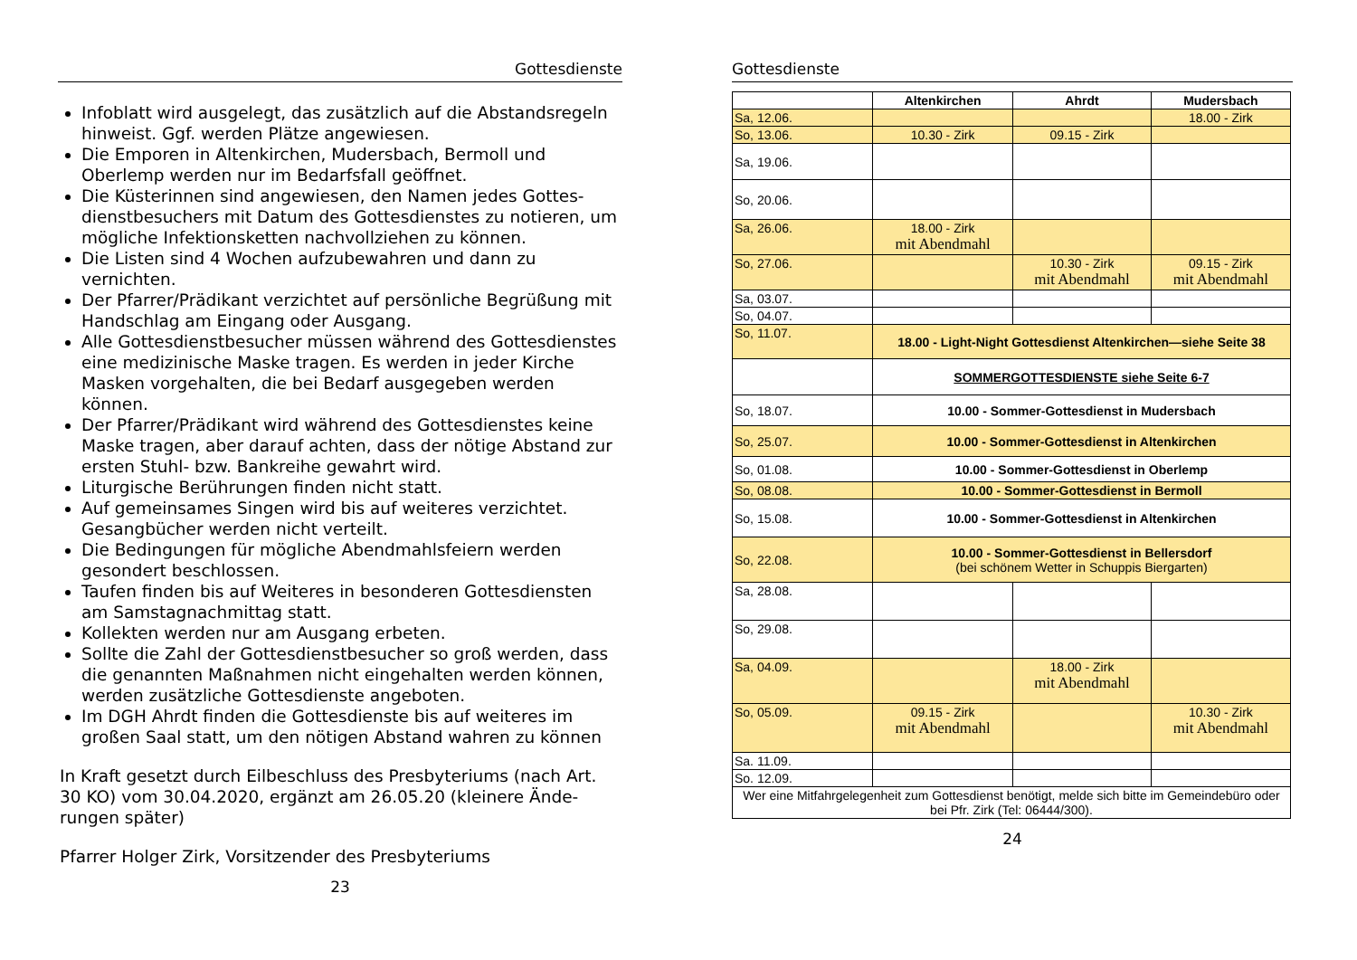Gottesdienste
Infoblatt wird ausgelegt, das zusätzlich auf die Abstandsregeln hinweist. Ggf. werden Plätze angewiesen.
Die Emporen in Altenkirchen, Mudersbach, Bermoll und Oberlemp werden nur im Bedarfsfall geöffnet.
Die Küsterinnen sind angewiesen, den Namen jedes Gottes-dienstbesuchers mit Datum des Gottesdienstes zu notieren, um mögliche Infektionsketten nachvollziehen zu können.
Die Listen sind 4 Wochen aufzubewahren und dann zu vernichten.
Der Pfarrer/Prädikant verzichtet auf persönliche Begrüßung mit Handschlag am Eingang oder Ausgang.
Alle Gottesdienstbesucher müssen während des Gottesdienstes eine medizinische Maske tragen. Es werden in jeder Kirche Masken vorgehalten, die bei Bedarf ausgegeben werden können.
Der Pfarrer/Prädikant wird während des Gottesdienstes keine Maske tragen, aber darauf achten, dass der nötige Abstand zur ersten Stuhl- bzw. Bankreihe gewahrt wird.
Liturgische Berührungen finden nicht statt.
Auf gemeinsames Singen wird bis auf weiteres verzichtet. Gesangbücher werden nicht verteilt.
Die Bedingungen für mögliche Abendmahlsfeiern werden gesondert beschlossen.
Taufen finden bis auf Weiteres in besonderen Gottesdiensten am Samstagnachmittag statt.
Kollekten werden nur am Ausgang erbeten.
Sollte die Zahl der Gottesdienstbesucher so groß werden, dass die genannten Maßnahmen nicht eingehalten werden können, werden zusätzliche Gottesdienste angeboten.
Im DGH Ahrdt finden die Gottesdienste bis auf weiteres im großen Saal statt, um den nötigen Abstand wahren zu können
In Kraft gesetzt durch Eilbeschluss des Presbyteriums (nach Art. 30 KO) vom 30.04.2020, ergänzt am 26.05.20 (kleinere Ände-rungen später)
Pfarrer Holger Zirk, Vorsitzender des Presbyteriums
23
Gottesdienste
| | Altenkirchen | Ahrdt | Mudersbach |
| --- | --- | --- | --- |
| Sa, 12.06. | | | 18.00 - Zirk |
| So, 13.06. | 10.30 - Zirk | 09.15 - Zirk | |
| Sa, 19.06. | | | |
| So, 20.06. | | | |
| Sa, 26.06. | 18.00 - Zirk mit Abendmahl | | |
| So, 27.06. | | 10.30 - Zirk mit Abendmahl | 09.15 - Zirk mit Abendmahl |
| Sa, 03.07. | | | |
| So, 04.07. | | | |
| So, 11.07. | 18.00 - Light-Night Gottesdienst Altenkirchen—siehe Seite 38 | | |
| | SOMMERGOTTESDIENSTE siehe Seite 6-7 | | |
| So, 18.07. | 10.00 - Sommer-Gottesdienst in Mudersbach | | |
| So, 25.07. | 10.00 - Sommer-Gottesdienst in Altenkirchen | | |
| So, 01.08. | 10.00 - Sommer-Gottesdienst in Oberlemp | | |
| So, 08.08. | 10.00 - Sommer-Gottesdienst in Bermoll | | |
| So, 15.08. | 10.00 - Sommer-Gottesdienst in Altenkirchen | | |
| So, 22.08. | 10.00 - Sommer-Gottesdienst in Bellersdorf (bei schönem Wetter in Schuppis Biergarten) | | |
| Sa, 28.08. | | | |
| So, 29.08. | | | |
| Sa, 04.09. | | 18.00 - Zirk mit Abendmahl | |
| So, 05.09. | 09.15 - Zirk mit Abendmahl | | 10.30 - Zirk mit Abendmahl |
| Sa. 11.09. | | | |
| So. 12.09. | | | |
| Wer eine Mitfahrgelegenheit zum Gottesdienst benötigt, melde sich bitte im Gemeindebüro oder bei Pfr. Zirk (Tel: 06444/300). | | | |
24